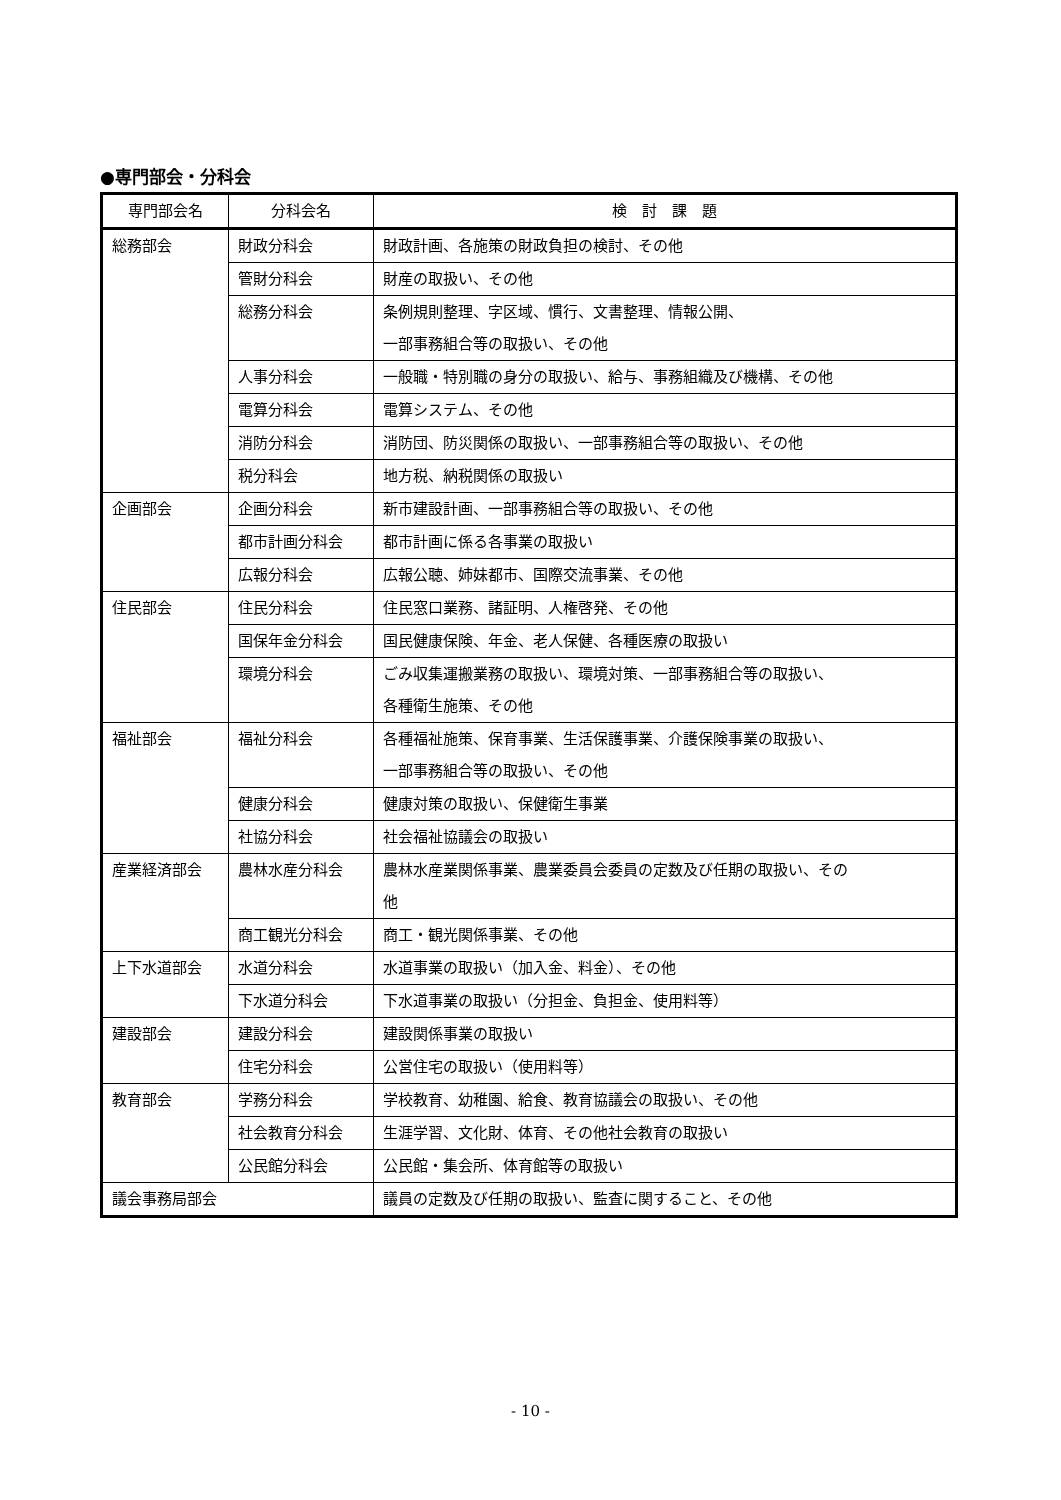●専門部会・分科会
| 専門部会名 | 分科会名 | 検 討 課 題 |
| --- | --- | --- |
| 総務部会 | 財政分科会 | 財政計画、各施策の財政負担の検討、その他 |
| | 管財分科会 | 財産の取扱い、その他 |
| | 総務分科会 | 条例規則整理、字区域、慣行、文書整理、情報公開、 一部事務組合等の取扱い、その他 |
| | 人事分科会 | 一般職・特別職の身分の取扱い、給与、事務組織及び機構、その他 |
| | 電算分科会 | 電算システム、その他 |
| | 消防分科会 | 消防団、防災関係の取扱い、一部事務組合等の取扱い、その他 |
| | 税分科会 | 地方税、納税関係の取扱い |
| 企画部会 | 企画分科会 | 新市建設計画、一部事務組合等の取扱い、その他 |
| | 都市計画分科会 | 都市計画に係る各事業の取扱い |
| | 広報分科会 | 広報公聴、姉妹都市、国際交流事業、その他 |
| 住民部会 | 住民分科会 | 住民窓口業務、諸証明、人権啓発、その他 |
| | 国保年金分科会 | 国民健康保険、年金、老人保健、各種医療の取扱い |
| | 環境分科会 | ごみ収集運搬業務の取扱い、環境対策、一部事務組合等の取扱い、 各種衛生施策、その他 |
| 福祉部会 | 福祉分科会 | 各種福祉施策、保育事業、生活保護事業、介護保険事業の取扱い、 一部事務組合等の取扱い、その他 |
| | 健康分科会 | 健康対策の取扱い、保健衛生事業 |
| | 社協分科会 | 社会福祉協議会の取扱い |
| 産業経済部会 | 農林水産分科会 | 農林水産業関係事業、農業委員会委員の定数及び任期の取扱い、その 他 |
| | 商工観光分科会 | 商工・観光関係事業、その他 |
| 上下水道部会 | 水道分科会 | 水道事業の取扱い（加入金、料金）、その他 |
| | 下水道分科会 | 下水道事業の取扱い（分担金、負担金、使用料等） |
| 建設部会 | 建設分科会 | 建設関係事業の取扱い |
| | 住宅分科会 | 公営住宅の取扱い（使用料等） |
| 教育部会 | 学務分科会 | 学校教育、幼稚園、給食、教育協議会の取扱い、その他 |
| | 社会教育分科会 | 生涯学習、文化財、体育、その他社会教育の取扱い |
| | 公民館分科会 | 公民館・集会所、体育館等の取扱い |
| 議会事務局部会 | | 議員の定数及び任期の取扱い、監査に関すること、その他 |
- 10 -